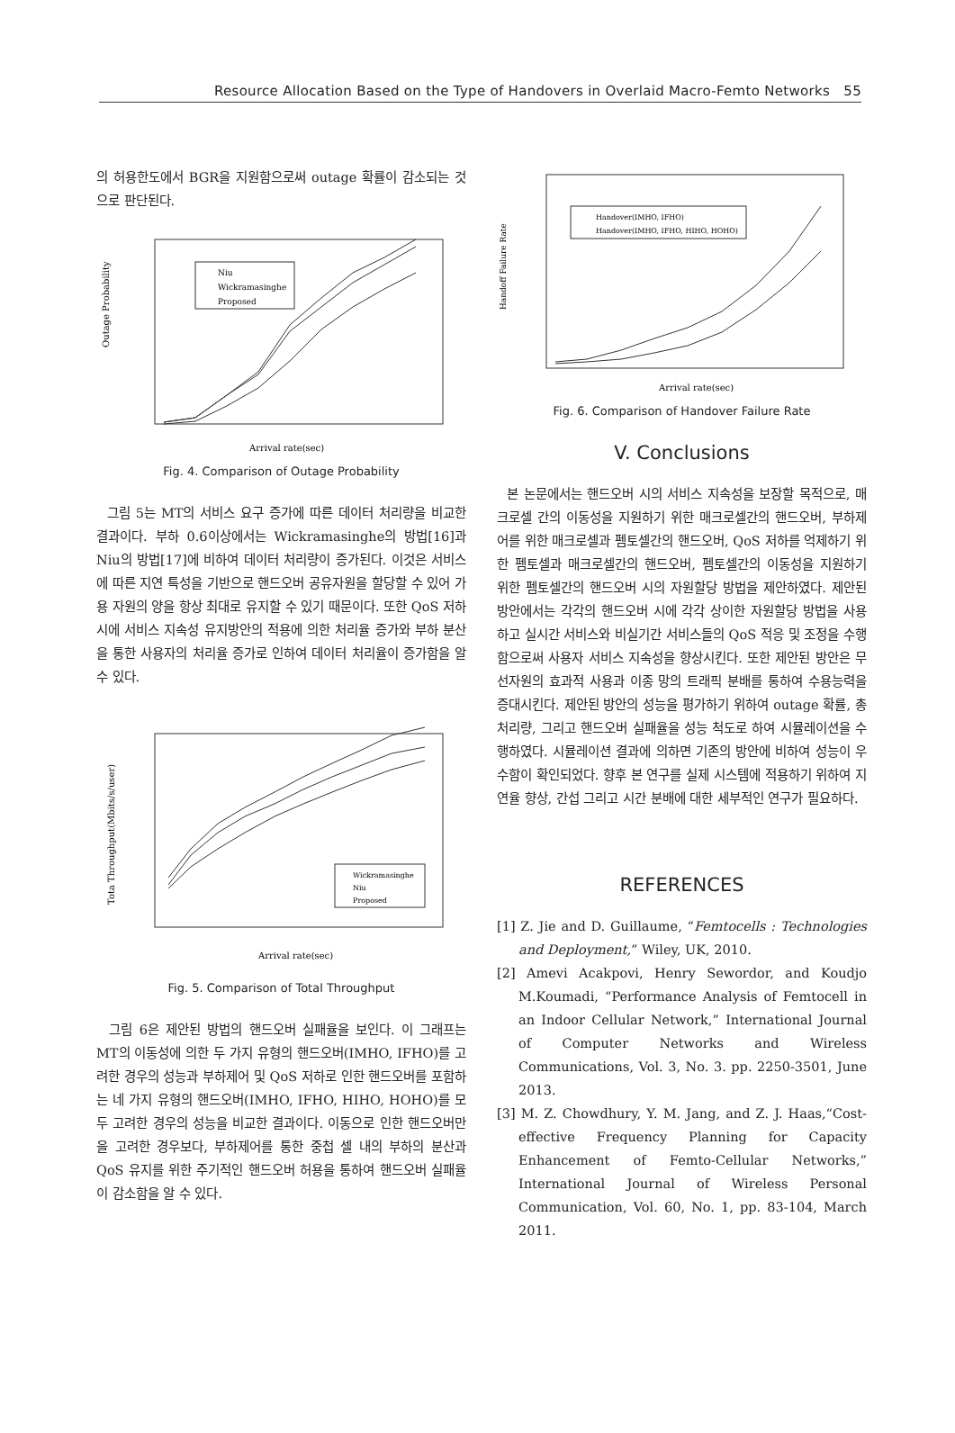Resource Allocation Based on the Type of Handovers in Overlaid Macro-Femto Networks 55
의 허용한도에서 BGR을 지원함으로써 outage 확률이 감소되는 것으로 판단된다.
Outage Probability
Niu
Wickramasinghe
Proposed
Arrival rate(sec)
Fig. 4. Comparison of Outage Probability
그림 5는 MT의 서비스 요구 증가에 따른 데이터 처리량을 비교한 결과이다. 부하 0.6이상에서는 Wickramasinghe의 방법[16]과 Niu의 방법[17]에 비하여 데이터 처리량이 증가된다. 이것은 서비스에 따른 지연 특성을 기반으로 핸드오버 공유자원을 할당할 수 있어 가용 자원의 양을 항상 최대로 유지할 수 있기 때문이다. 또한 QoS 저하 시에 서비스 지속성 유지방안의 적용에 의한 처리율 증가와 부하 분산을 통한 사용자의 처리율 증가로 인하여 데이터 처리율이 증가함을 알 수 있다.
Tota Throughput(Mbits/s/user)
Wickramasinghe
Niu
Proposed
Arrival rate(sec)
Fig. 5. Comparison of Total Throughput
그림 6은 제안된 방법의 핸드오버 실패율을 보인다. 이 그래프는 MT의 이동성에 의한 두 가지 유형의 핸드오버(IMHO, IFHO)를 고려한 경우의 성능과 부하제어 및 QoS 저하로 인한 핸드오버를 포함하는 네 가지 유형의 핸드오버(IMHO, IFHO, HIHO, HOHO)를 모두 고려한 경우의 성능을 비교한 결과이다. 이동으로 인한 핸드오버만을 고려한 경우보다, 부하제어를 통한 중첩 셀 내의 부하의 분산과 QoS 유지를 위한 주기적인 핸드오버 허용을 통하여 핸드오버 실패율이 감소함을 알 수 있다.
Handoff Failure Rate
Handover(IMHO, IFHO)
Handover(IMHO, IFHO, HIHO, HOHO)
Arrival rate(sec)
Fig. 6. Comparison of Handover Failure Rate
V. Conclusions
본 논문에서는 핸드오버 시의 서비스 지속성을 보장할 목적으로, 매크로셀 간의 이동성을 지원하기 위한 매크로셀간의 핸드오버, 부하제어를 위한 매크로셀과 펨토셀간의 핸드오버, QoS 저하를 억제하기 위한 펨토셀과 매크로셀간의 핸드오버, 펨토셀간의 이동성을 지원하기 위한 펨토셀간의 핸드오버 시의 자원할당 방법을 제안하였다. 제안된 방안에서는 각각의 핸드오버 시에 각각 상이한 자원할당 방법을 사용하고 실시간 서비스와 비실기간 서비스들의 QoS 적응 및 조정을 수행함으로써 사용자 서비스 지속성을 향상시킨다. 또한 제안된 방안은 무선자원의 효과적 사용과 이종 망의 트래픽 분배를 통하여 수용능력을 증대시킨다. 제안된 방안의 성능을 평가하기 위하여 outage 확률, 총 처리량, 그리고 핸드오버 실패율을 성능 척도로 하여 시뮬레이션을 수행하였다. 시뮬레이션 결과에 의하면 기존의 방안에 비하여 성능이 우수함이 확인되었다. 향후 본 연구를 실제 시스템에 적용하기 위하여 지연율 향상, 간섭 그리고 시간 분배에 대한 세부적인 연구가 필요하다.
REFERENCES
[1] Z. Jie and D. Guillaume, “Femtocells : Technologies and Deployment,” Wiley, UK, 2010.
[2] Amevi Acakpovi, Henry Sewordor, and Koudjo M.Koumadi, “Performance Analysis of Femtocell in an Indoor Cellular Network,” International Journal of Computer Networks and Wireless Communications, Vol. 3, No. 3. pp. 2250-3501, June 2013.
[3] M. Z. Chowdhury, Y. M. Jang, and Z. J. Haas,“Cost-effective Frequency Planning for Capacity Enhancement of Femto-Cellular Networks,” International Journal of Wireless Personal Communication, Vol. 60, No. 1, pp. 83-104, March 2011.